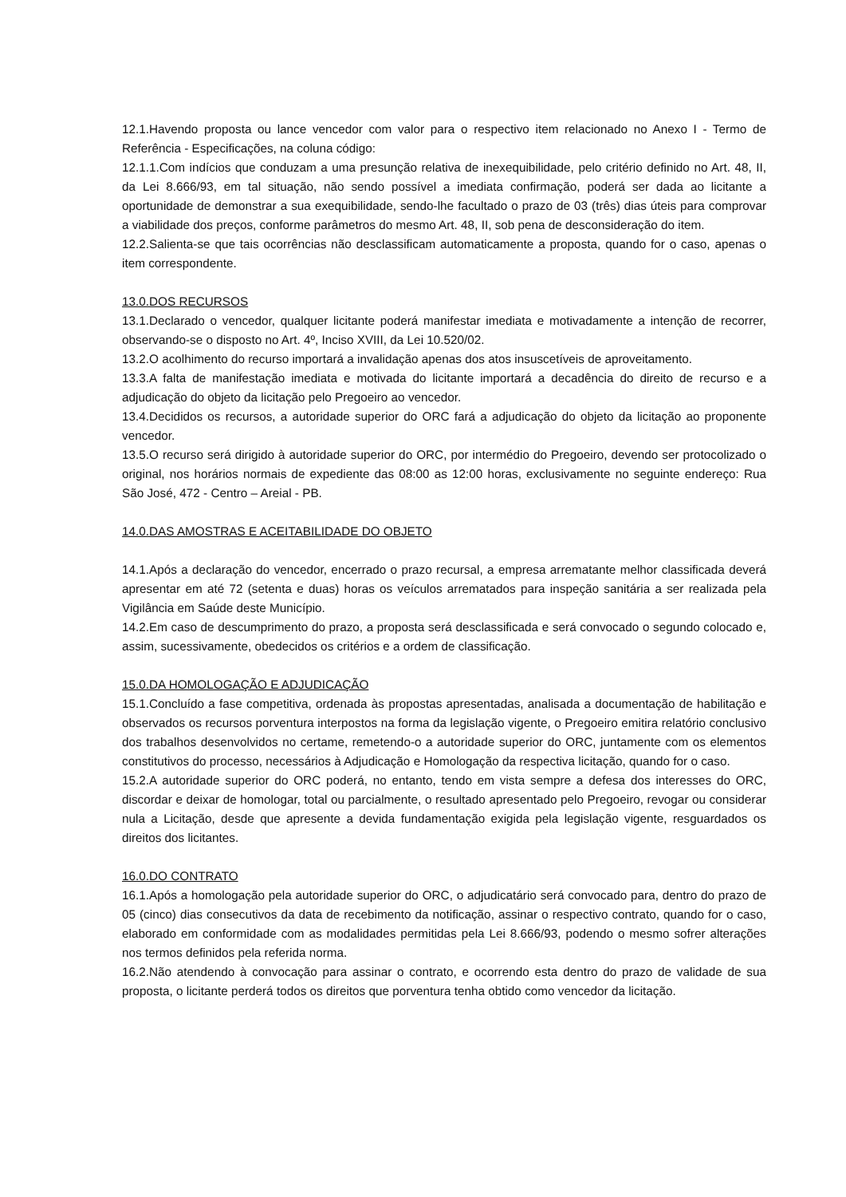12.1.Havendo proposta ou lance vencedor com valor para o respectivo item relacionado no Anexo I - Termo de Referência - Especificações, na coluna código:
12.1.1.Com indícios que conduzam a uma presunção relativa de inexequibilidade, pelo critério definido no Art. 48, II, da Lei 8.666/93, em tal situação, não sendo possível a imediata confirmação, poderá ser dada ao licitante a oportunidade de demonstrar a sua exequibilidade, sendo-lhe facultado o prazo de 03 (três) dias úteis para comprovar a viabilidade dos preços, conforme parâmetros do mesmo Art. 48, II, sob pena de desconsideração do item.
12.2.Salienta-se que tais ocorrências não desclassificam automaticamente a proposta, quando for o caso, apenas o item correspondente.
13.0.DOS RECURSOS
13.1.Declarado o vencedor, qualquer licitante poderá manifestar imediata e motivadamente a intenção de recorrer, observando-se o disposto no Art. 4º, Inciso XVIII, da Lei 10.520/02.
13.2.O acolhimento do recurso importará a invalidação apenas dos atos insuscetíveis de aproveitamento.
13.3.A falta de manifestação imediata e motivada do licitante importará a decadência do direito de recurso e a adjudicação do objeto da licitação pelo Pregoeiro ao vencedor.
13.4.Decididos os recursos, a autoridade superior do ORC fará a adjudicação do objeto da licitação ao proponente vencedor.
13.5.O recurso será dirigido à autoridade superior do ORC, por intermédio do Pregoeiro, devendo ser protocolizado o original, nos horários normais de expediente das 08:00 as 12:00 horas, exclusivamente no seguinte endereço: Rua São José, 472 - Centro – Areial - PB.
14.0.DAS AMOSTRAS E ACEITABILIDADE DO OBJETO
14.1.Após a declaração do vencedor, encerrado o prazo recursal, a empresa arrematante melhor classificada deverá apresentar em até 72 (setenta e duas) horas os veículos arrematados para inspeção sanitária a ser realizada pela Vigilância em Saúde deste Município.
14.2.Em caso de descumprimento do prazo, a proposta será desclassificada e será convocado o segundo colocado e, assim, sucessivamente, obedecidos os critérios e a ordem de classificação.
15.0.DA HOMOLOGAÇÃO E ADJUDICAÇÃO
15.1.Concluído a fase competitiva, ordenada às propostas apresentadas, analisada a documentação de habilitação e observados os recursos porventura interpostos na forma da legislação vigente, o Pregoeiro emitira relatório conclusivo dos trabalhos desenvolvidos no certame, remetendo-o a autoridade superior do ORC, juntamente com os elementos constitutivos do processo, necessários à Adjudicação e Homologação da respectiva licitação, quando for o caso.
15.2.A autoridade superior do ORC poderá, no entanto, tendo em vista sempre a defesa dos interesses do ORC, discordar e deixar de homologar, total ou parcialmente, o resultado apresentado pelo Pregoeiro, revogar ou considerar nula a Licitação, desde que apresente a devida fundamentação exigida pela legislação vigente, resguardados os direitos dos licitantes.
16.0.DO CONTRATO
16.1.Após a homologação pela autoridade superior do ORC, o adjudicatário será convocado para, dentro do prazo de 05 (cinco) dias consecutivos da data de recebimento da notificação, assinar o respectivo contrato, quando for o caso, elaborado em conformidade com as modalidades permitidas pela Lei 8.666/93, podendo o mesmo sofrer alterações nos termos definidos pela referida norma.
16.2.Não atendendo à convocação para assinar o contrato, e ocorrendo esta dentro do prazo de validade de sua proposta, o licitante perderá todos os direitos que porventura tenha obtido como vencedor da licitação.